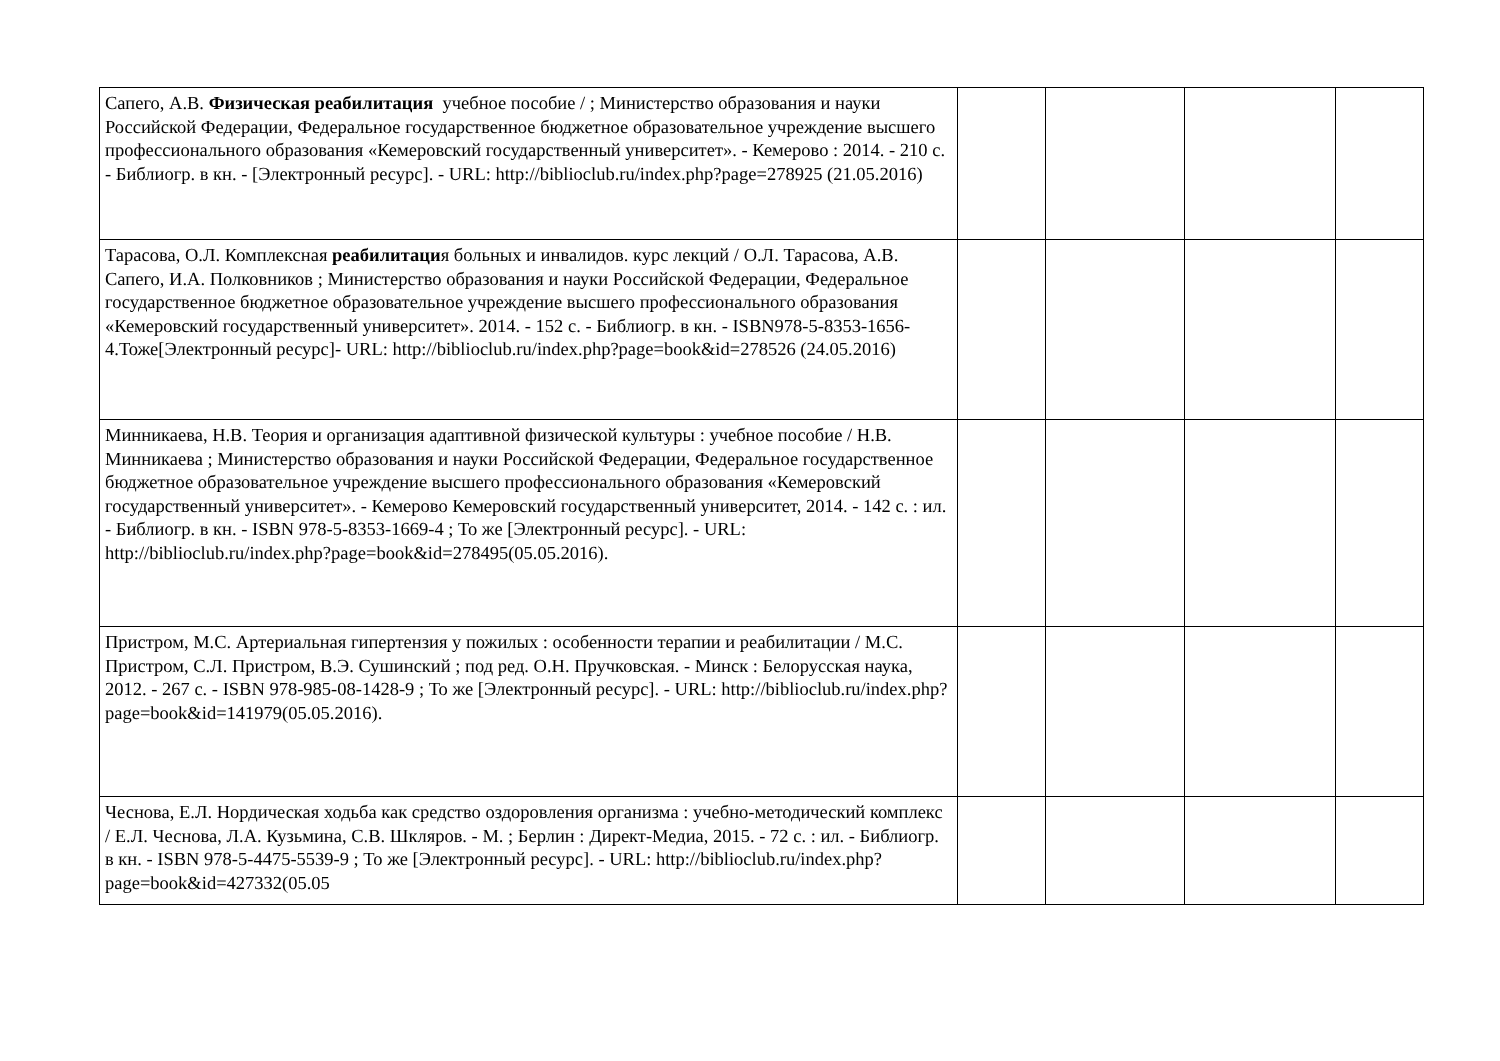| Сапего, А.В. Физическая реабилитация учебное пособие / ; Министерство образования и науки Российской Федерации, Федеральное государственное бюджетное образовательное учреждение высшего профессионального образования «Кемеровский государственный университет». - Кемерово : 2014. - 210 с. - Библиогр. в кн. - [Электронный ресурс]. - URL: http://biblioclub.ru/index.php?page=278925 (21.05.2016) | | | | |
| Тарасова, О.Л. Комплексная реабилитаци я больных и инвалидов. курс лекций / О.Л. Тарасова, А.В. Сапего, И.А. Полковников ; Министерство образования и науки Российской Федерации, Федеральное государственное бюджетное образовательное учреждение высшего профессионального образования «Кемеровский государственный университет». 2014. - 152 с. - Библиогр. в кн. - ISBN978-5-8353-1656-4.Тоже[Электронный ресурс]- URL: http://biblioclub.ru/index.php?page=book&id=278526 (24.05.2016) | | | | |
| Минникаева, Н.В. Теория и организация адаптивной физической культуры : учебное пособие / Н.В. Минникаева ; Министерство образования и науки Российской Федерации, Федеральное государственное бюджетное образовательное учреждение высшего профессионального образования «Кемеровский государственный университет». - Кемерово Кемеровский государственный университет, 2014. - 142 с. : ил. - Библиогр. в кн. - ISBN 978-5-8353-1669-4 ; То же [Электронный ресурс]. - URL: http://biblioclub.ru/index.php?page=book&id=278495(05.05.2016). | | | | |
| Пристром, М.С. Артериальная гипертензия у пожилых : особенности терапии и реабилитации / М.С. Пристром, С.Л. Пристром, В.Э. Сушинский ; под ред. О.Н. Пручковская. - Минск : Белорусская наука, 2012. - 267 с. - ISBN 978-985-08-1428-9 ; То же [Электронный ресурс]. - URL: http://biblioclub.ru/index.php?page=book&id=141979(05.05.2016). | | | | |
| Чеснова, Е.Л. Нордическая ходьба как средство оздоровления организма : учебно-методический комплекс / Е.Л. Чеснова, Л.А. Кузьмина, С.В. Шкляров. - М. ; Берлин : Директ-Медиа, 2015. - 72 с. : ил. - Библиогр. в кн. - ISBN 978-5-4475-5539-9 ; То же [Электронный ресурс]. - URL: http://biblioclub.ru/index.php?page=book&id=427332(05.05 | | | | |